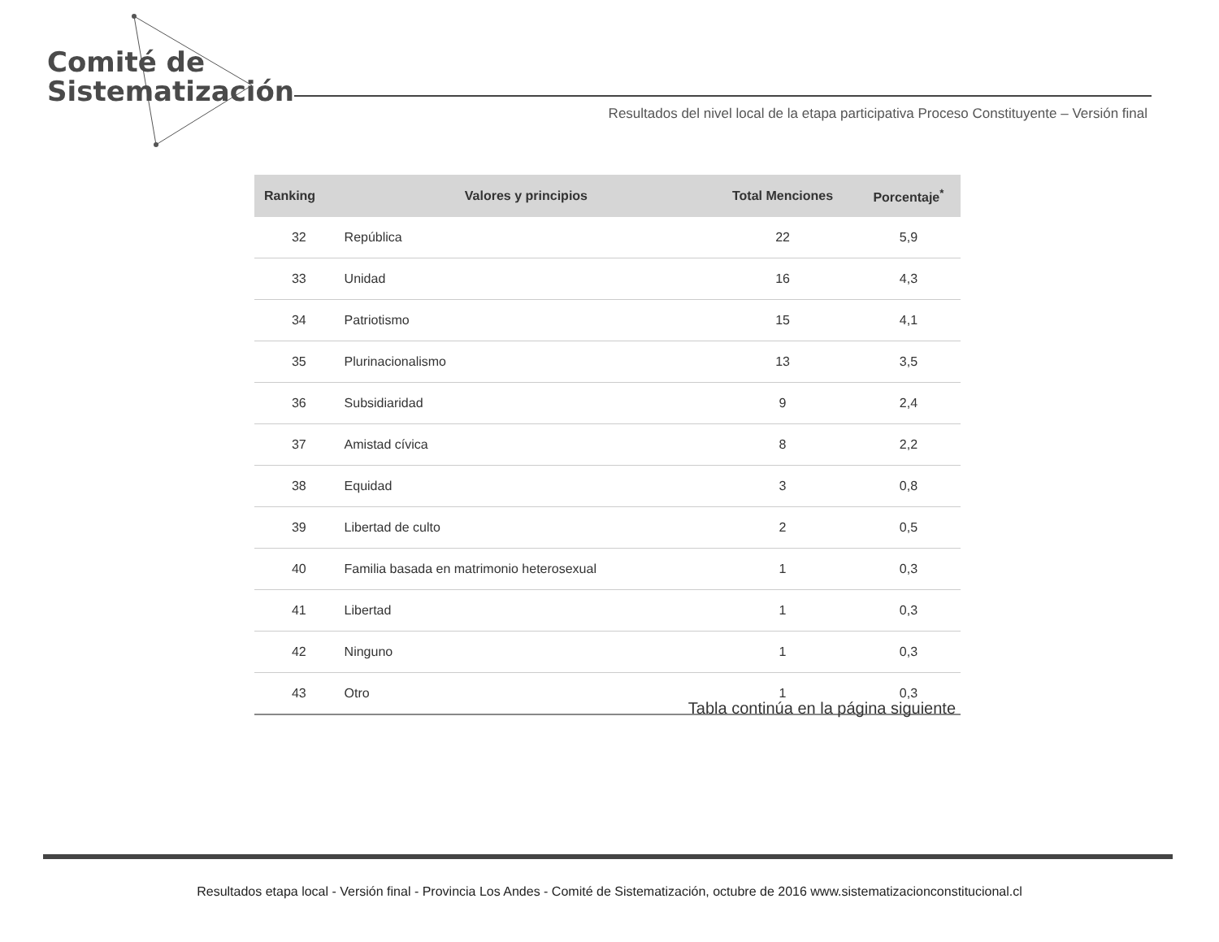Comité de
Sistematización
Resultados del nivel local de la etapa participativa Proceso Constituyente – Versión final
| Ranking | Valores y principios | Total Menciones | Porcentaje<sup>*</sup> |
| --- | --- | --- | --- |
| 32 | República | 22 | 5,9 |
| 33 | Unidad | 16 | 4,3 |
| 34 | Patriotismo | 15 | 4,1 |
| 35 | Plurinacionalismo | 13 | 3,5 |
| 36 | Subsidiaridad | 9 | 2,4 |
| 37 | Amistad cívica | 8 | 2,2 |
| 38 | Equidad | 3 | 0,8 |
| 39 | Libertad de culto | 2 | 0,5 |
| 40 | Familia basada en matrimonio heterosexual | 1 | 0,3 |
| 41 | Libertad | 1 | 0,3 |
| 42 | Ninguno | 1 | 0,3 |
| 43 | Otro | 1 | 0,3 |
Tabla continúa en la página siguiente
Resultados etapa local - Versión final - Provincia Los Andes - Comité de Sistematización, octubre de 2016 www.sistematizacionconstitucional.cl